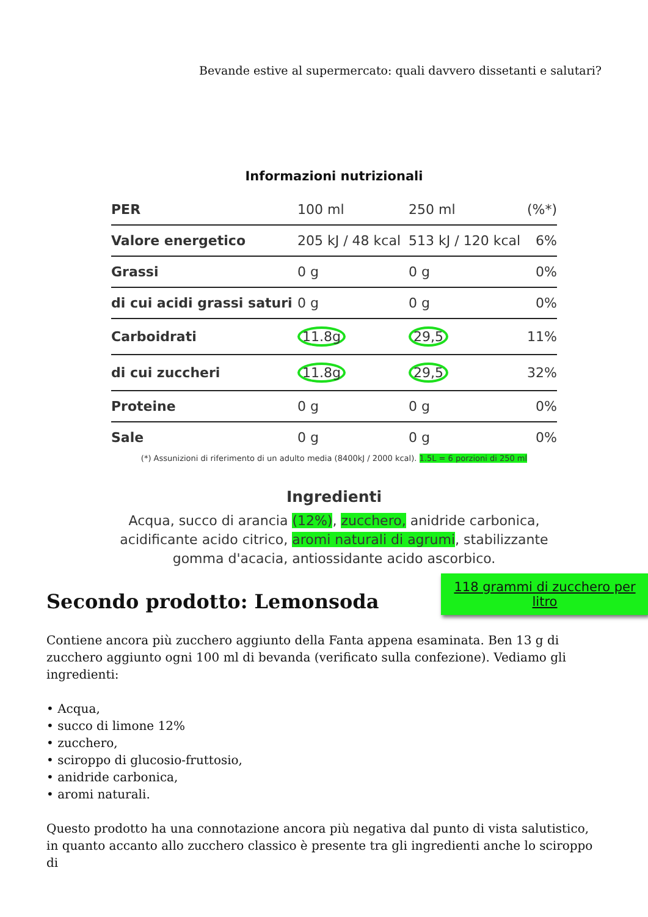Bevande estive al supermercato: quali davvero dissetanti e salutari?
Informazioni nutrizionali
| PER | 100 ml | 250 ml | (%*) |
| --- | --- | --- | --- |
| Valore energetico | 205 kJ / 48 kcal | 513 kJ / 120 kcal | 6% |
| Grassi | 0 g | 0 g | 0% |
| di cui acidi grassi saturi | 0 g | 0 g | 0% |
| Carboidrati | 11.8g | 29,5 | 11% |
| di cui zuccheri | 11.8g | 29,5 | 32% |
| Proteine | 0 g | 0 g | 0% |
| Sale | 0 g | 0 g | 0% |
(*) Assunizioni di riferimento di un adulto media (8400kJ / 2000 kcal). 1.5L = 6 porzioni di 250 ml
118 grammi di zucchero per litro
Ingredienti
Acqua, succo di arancia (12%), zucchero, anidride carbonica,
acidificante acido citrico, aromi naturali di agrumi, stabilizzante
gomma d'acacia, antiossidante acido ascorbico.
Secondo prodotto: Lemonsoda
Contiene ancora più zucchero aggiunto della Fanta appena esaminata. Ben 13 g di zucchero aggiunto ogni 100 ml di bevanda (verificato sulla confezione). Vediamo gli ingredienti:
• Acqua,
• succo di limone 12%
• zucchero,
• sciroppo di glucosio-fruttosio,
• anidride carbonica,
• aromi naturali.
Questo prodotto ha una connotazione ancora più negativa dal punto di vista salutistico, in quanto accanto allo zucchero classico è presente tra gli ingredienti anche lo sciroppo di